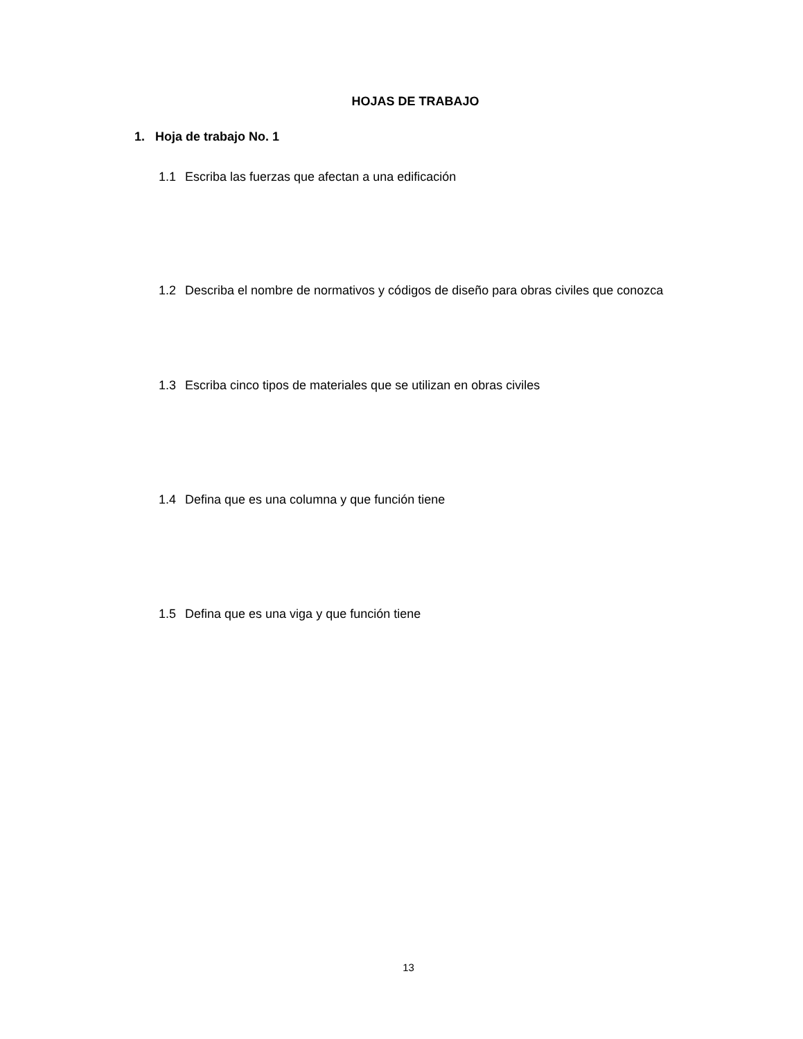HOJAS DE TRABAJO
1. Hoja de trabajo No. 1
1.1 Escriba las fuerzas que afectan a una edificación
1.2 Describa el nombre de normativos y códigos de diseño para obras civiles que conozca
1.3 Escriba cinco tipos de materiales que se utilizan en obras civiles
1.4 Defina que es una columna y que función tiene
1.5 Defina que es una viga y que función tiene
13